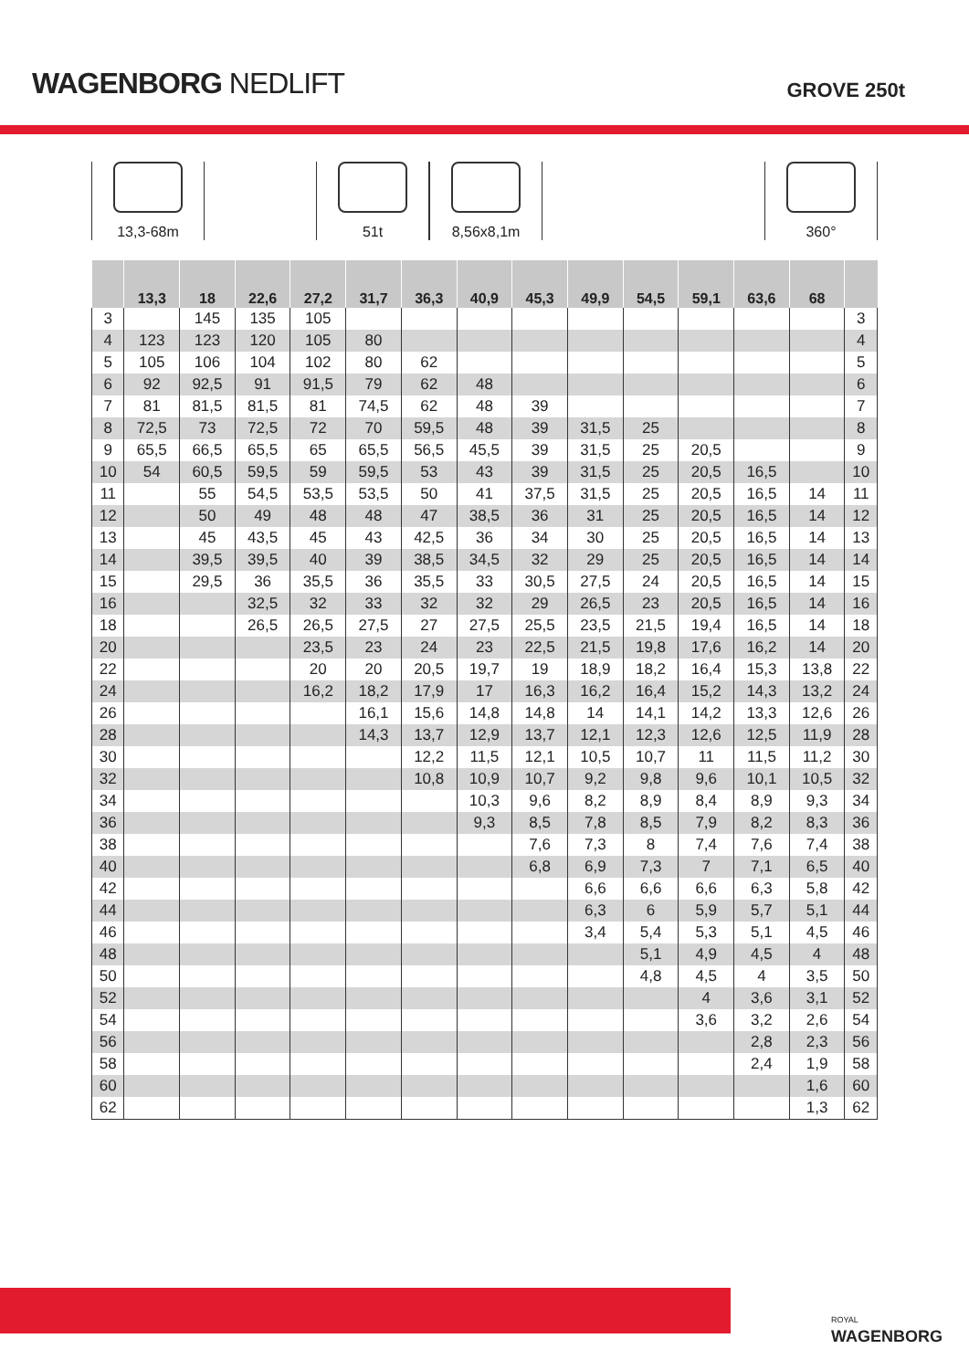WAGENBORG NEDLIFT
GROVE 250t
13,3-68m 51t 8,56x8,1m 360°
| | 13,3 | 18 | 22,6 | 27,2 | 31,7 | 36,3 | 40,9 | 45,3 | 49,9 | 54,5 | 59,1 | 63,6 | 68 | |
| --- | --- | --- | --- | --- | --- | --- | --- | --- | --- | --- | --- | --- | --- | --- |
| 3 | | 145 | 135 | 105 | | | | | | | | | | 3 |
| 4 | 123 | 123 | 120 | 105 | 80 | | | | | | | | | 4 |
| 5 | 105 | 106 | 104 | 102 | 80 | 62 | | | | | | | | 5 |
| 6 | 92 | 92,5 | 91 | 91,5 | 79 | 62 | 48 | | | | | | | 6 |
| 7 | 81 | 81,5 | 81,5 | 81 | 74,5 | 62 | 48 | 39 | | | | | | 7 |
| 8 | 72,5 | 73 | 72,5 | 72 | 70 | 59,5 | 48 | 39 | 31,5 | 25 | | | | 8 |
| 9 | 65,5 | 66,5 | 65,5 | 65 | 65,5 | 56,5 | 45,5 | 39 | 31,5 | 25 | 20,5 | | | 9 |
| 10 | 54 | 60,5 | 59,5 | 59 | 59,5 | 53 | 43 | 39 | 31,5 | 25 | 20,5 | 16,5 | | 10 |
| 11 | | 55 | 54,5 | 53,5 | 53,5 | 50 | 41 | 37,5 | 31,5 | 25 | 20,5 | 16,5 | 14 | 11 |
| 12 | | 50 | 49 | 48 | 48 | 47 | 38,5 | 36 | 31 | 25 | 20,5 | 16,5 | 14 | 12 |
| 13 | | 45 | 43,5 | 45 | 43 | 42,5 | 36 | 34 | 30 | 25 | 20,5 | 16,5 | 14 | 13 |
| 14 | | 39,5 | 39,5 | 40 | 39 | 38,5 | 34,5 | 32 | 29 | 25 | 20,5 | 16,5 | 14 | 14 |
| 15 | | 29,5 | 36 | 35,5 | 36 | 35,5 | 33 | 30,5 | 27,5 | 24 | 20,5 | 16,5 | 14 | 15 |
| 16 | | | 32,5 | 32 | 33 | 32 | 32 | 29 | 26,5 | 23 | 20,5 | 16,5 | 14 | 16 |
| 18 | | | 26,5 | 26,5 | 27,5 | 27 | 27,5 | 25,5 | 23,5 | 21,5 | 19,4 | 16,5 | 14 | 18 |
| 20 | | | | 23,5 | 23 | 24 | 23 | 22,5 | 21,5 | 19,8 | 17,6 | 16,2 | 14 | 20 |
| 22 | | | | 20 | 20 | 20,5 | 19,7 | 19 | 18,9 | 18,2 | 16,4 | 15,3 | 13,8 | 22 |
| 24 | | | | 16,2 | 18,2 | 17,9 | 17 | 16,3 | 16,2 | 16,4 | 15,2 | 14,3 | 13,2 | 24 |
| 26 | | | | | 16,1 | 15,6 | 14,8 | 14,8 | 14 | 14,1 | 14,2 | 13,3 | 12,6 | 26 |
| 28 | | | | | 14,3 | 13,7 | 12,9 | 13,7 | 12,1 | 12,3 | 12,6 | 12,5 | 11,9 | 28 |
| 30 | | | | | | 12,2 | 11,5 | 12,1 | 10,5 | 10,7 | 11 | 11,5 | 11,2 | 30 |
| 32 | | | | | | 10,8 | 10,9 | 10,7 | 9,2 | 9,8 | 9,6 | 10,1 | 10,5 | 32 |
| 34 | | | | | | | 10,3 | 9,6 | 8,2 | 8,9 | 8,4 | 8,9 | 9,3 | 34 |
| 36 | | | | | | | 9,3 | 8,5 | 7,8 | 8,5 | 7,9 | 8,2 | 8,3 | 36 |
| 38 | | | | | | | | 7,6 | 7,3 | 8 | 7,4 | 7,6 | 7,4 | 38 |
| 40 | | | | | | | | 6,8 | 6,9 | 7,3 | 7 | 7,1 | 6,5 | 40 |
| 42 | | | | | | | | | 6,6 | 6,6 | 6,6 | 6,3 | 5,8 | 42 |
| 44 | | | | | | | | | 6,3 | 6 | 5,9 | 5,7 | 5,1 | 44 |
| 46 | | | | | | | | | 3,4 | 5,4 | 5,3 | 5,1 | 4,5 | 46 |
| 48 | | | | | | | | | | 5,1 | 4,9 | 4,5 | 4 | 48 |
| 50 | | | | | | | | | | 4,8 | 4,5 | 4 | 3,5 | 50 |
| 52 | | | | | | | | | | | 4 | 3,6 | 3,1 | 52 |
| 54 | | | | | | | | | | | 3,6 | 3,2 | 2,6 | 54 |
| 56 | | | | | | | | | | | | 2,8 | 2,3 | 56 |
| 58 | | | | | | | | | | | | 2,4 | 1,9 | 58 |
| 60 | | | | | | | | | | | | | 1,6 | 60 |
| 62 | | | | | | | | | | | | | 1,3 | 62 |
ROYAL
WAGENBORG